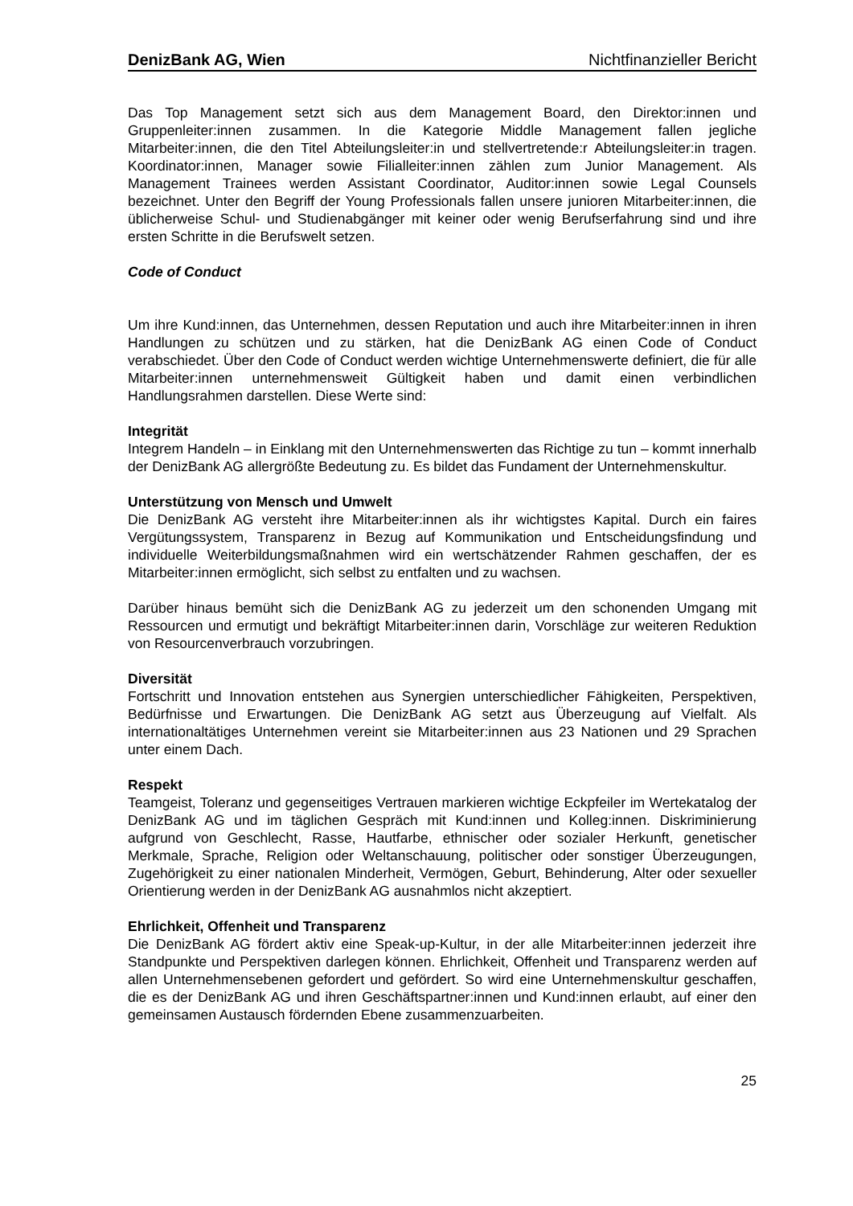DenizBank AG, Wien Nichtfinanzieller Bericht
Das Top Management setzt sich aus dem Management Board, den Direktor:innen und Gruppenleiter:innen zusammen. In die Kategorie Middle Management fallen jegliche Mitarbeiter:innen, die den Titel Abteilungsleiter:in und stellvertretende:r Abteilungsleiter:in tragen. Koordinator:innen, Manager sowie Filialleiter:innen zählen zum Junior Management. Als Management Trainees werden Assistant Coordinator, Auditor:innen sowie Legal Counsels bezeichnet. Unter den Begriff der Young Professionals fallen unsere junioren Mitarbeiter:innen, die üblicherweise Schul- und Studienabgänger mit keiner oder wenig Berufserfahrung sind und ihre ersten Schritte in die Berufswelt setzen.
Code of Conduct
Um ihre Kund:innen, das Unternehmen, dessen Reputation und auch ihre Mitarbeiter:innen in ihren Handlungen zu schützen und zu stärken, hat die DenizBank AG einen Code of Conduct verabschiedet. Über den Code of Conduct werden wichtige Unternehmenswerte definiert, die für alle Mitarbeiter:innen unternehmensweit Gültigkeit haben und damit einen verbindlichen Handlungsrahmen darstellen. Diese Werte sind:
Integrität
Integrem Handeln – in Einklang mit den Unternehmenswerten das Richtige zu tun – kommt innerhalb der DenizBank AG allergrößte Bedeutung zu. Es bildet das Fundament der Unternehmenskultur.
Unterstützung von Mensch und Umwelt
Die DenizBank AG versteht ihre Mitarbeiter:innen als ihr wichtigstes Kapital. Durch ein faires Vergütungssystem, Transparenz in Bezug auf Kommunikation und Entscheidungsfindung und individuelle Weiterbildungsmaßnahmen wird ein wertschätzender Rahmen geschaffen, der es Mitarbeiter:innen ermöglicht, sich selbst zu entfalten und zu wachsen.
Darüber hinaus bemüht sich die DenizBank AG zu jederzeit um den schonenden Umgang mit Ressourcen und ermutigt und bekräftigt Mitarbeiter:innen darin, Vorschläge zur weiteren Reduktion von Resourcenverbrauch vorzubringen.
Diversität
Fortschritt und Innovation entstehen aus Synergien unterschiedlicher Fähigkeiten, Perspektiven, Bedürfnisse und Erwartungen. Die DenizBank AG setzt aus Überzeugung auf Vielfalt. Als internationaltätiges Unternehmen vereint sie Mitarbeiter:innen aus 23 Nationen und 29 Sprachen unter einem Dach.
Respekt
Teamgeist, Toleranz und gegenseitiges Vertrauen markieren wichtige Eckpfeiler im Wertekatalog der DenizBank AG und im täglichen Gespräch mit Kund:innen und Kolleg:innen. Diskriminierung aufgrund von Geschlecht, Rasse, Hautfarbe, ethnischer oder sozialer Herkunft, genetischer Merkmale, Sprache, Religion oder Weltanschauung, politischer oder sonstiger Überzeugungen, Zugehörigkeit zu einer nationalen Minderheit, Vermögen, Geburt, Behinderung, Alter oder sexueller Orientierung werden in der DenizBank AG ausnahmlos nicht akzeptiert.
Ehrlichkeit, Offenheit und Transparenz
Die DenizBank AG fördert aktiv eine Speak-up-Kultur, in der alle Mitarbeiter:innen jederzeit ihre Standpunkte und Perspektiven darlegen können. Ehrlichkeit, Offenheit und Transparenz werden auf allen Unternehmensebenen gefordert und gefördert. So wird eine Unternehmenskultur geschaffen, die es der DenizBank AG und ihren Geschäftspartner:innen und Kund:innen erlaubt, auf einer den gemeinsamen Austausch fördernden Ebene zusammenzuarbeiten.
25